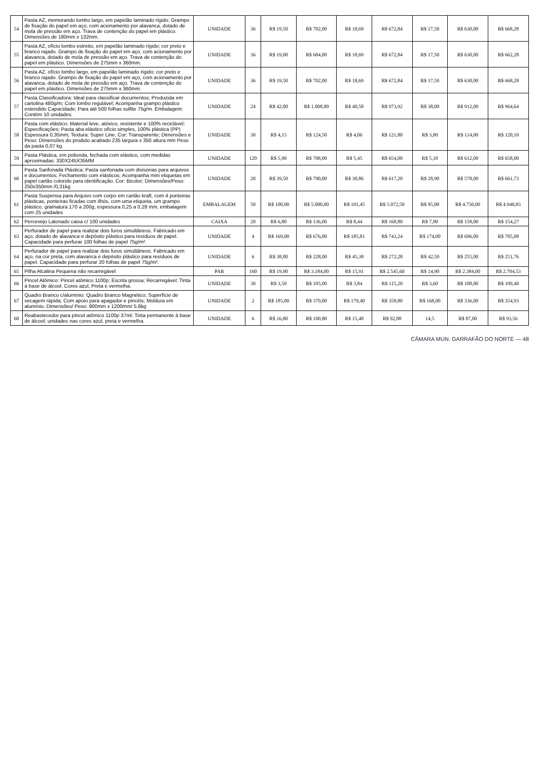| 54 | Pasta AZ, memorando lombo largo, em papelão laminado rígido; Grampo de fixação do papel em aço, com acionamento por alavanca, dotado de mola de pressão em aço. Trava de contenção do papel em plástico. Dimensões de 180mm x 132mm. | UNIDADE | 36 | R$ 19,50 | R$ 702,00 | R$ 18,69 | R$ 672,84 | R$ 17,50 | R$ 630,00 | R$ 668,28 |
| 55 | Pasta AZ, ofício lombo estreito, em papelão laminado rígido; cor preto e branco rajado. Grampo de fixação do papel em aço, com acionamento por alavanca, dotado de mola de pressão em aço. Trava de contenção do papel em plástico. Dimensões de 275mm x 360mm. | UNIDADE | 36 | R$ 19,00 | R$ 684,00 | R$ 18,69 | R$ 672,84 | R$ 17,50 | R$ 630,00 | R$ 662,28 |
| 56 | Pasta AZ, ofício lombo largo, em papelão laminado rígido; cor preto e branco rajado. Grampo de fixação do papel em aço, com acionamento por alavanca, dotado de mola de pressão em aço. Trava de contenção do papel em plástico. Dimensões de 275mm x 360mm. | UNIDADE | 36 | R$ 19,50 | R$ 702,00 | R$ 18,69 | R$ 672,84 | R$ 17,50 | R$ 630,00 | R$ 668,28 |
| 57 | Pasta Classificadora: Ideal para classificar documentos; Produzida em cartolina 480g/m; Com lombo regulável; Acompanha grampo plástico estendido Capacidade; Para até 500 folhas sulfite 75g/m. Embalagem: Contém 10 unidades. | UNIDADE | 24 | R$ 42,00 | R$ 1.008,00 | R$ 40,58 | R$ 973,92 | R$ 38,00 | R$ 912,00 | R$ 964,64 |
| 58 | Pasta com elástico: Material leve, atóxico, resistente e 100% reciclável; Especificações: Pasta aba elástico ofício simples, 100% plástica (PP) Espessura 0,35mm; Textura: Super Line; Cor: Transparente; Dimensões e Peso: Dimensões do produto acabado 235 largura x 350 altura mm Peso da pasta 0,07 kg. | UNIDADE | 30 | R$ 4,15 | R$ 124,50 | R$ 4,06 | R$ 121,80 | R$ 3,80 | R$ 114,00 | R$ 120,10 |
| 59 | Pasta Plástica, em polionda, fechada com elástico, com medidas aproximadas: 330X245X35MM | UNIDADE | 120 | R$ 5,90 | R$ 708,00 | R$ 5,45 | R$ 654,00 | R$ 5,10 | R$ 612,00 | R$ 658,00 |
| 60 | Pasta Sanfonada Plástica: Pasta sanfonada com divisórias para arquivos e documentos; Fechamento com elásticos; Acompanha mini etiquetas em papel cartão colorido para identificação. Cor: Bicolor; Dimensões/Peso: 250x350mm /0,31kg | UNIDADE | 20 | R$ 39,50 | R$ 790,00 | R$ 30,86 | R$ 617,20 | R$ 28,90 | R$ 578,00 | R$ 661,73 |
| 61 | Pasta Suspensa para Arquivo com corpo em cartão kraft, com 4 ponteiras plásticas, ponteiras ficadas com ilhós, com uma etiqueta, um grampo plástico, gramatura 170 a 200g, espessura 0,25 a 0,28 mm, embalagem com 25 unidades | EMBALAGEM | 50 | R$ 100,00 | R$ 5.000,00 | R$ 101,45 | R$ 5.072,50 | R$ 95,00 | R$ 4.750,00 | R$ 4.940,83 |
| 62 | Percevejo Latonado caixa c/ 100 unidades | CAIXA | 20 | R$ 6,80 | R$ 136,00 | R$ 8,44 | R$ 168,80 | R$ 7,90 | R$ 158,00 | R$ 154,27 |
| 63 | Perfurador de papel para realizar dois furos simultâneos. Fabricado em aço, dotado de alavanca e depósito plástico para resíduos de papel. Capacidade para perfurar 100 folhas de papel 75g/m². | UNIDADE | 4 | R$ 169,00 | R$ 676,00 | R$ 185,81 | R$ 743,24 | R$ 174,00 | R$ 696,00 | R$ 705,08 |
| 64 | Perfurador de papel para realizar dois furos simultâneos. Fabricado em aço, na cor preta, com alavanca e depósito plástico para resíduos de papel. Capacidade para perfurar 20 folhas de papel 75g/m². | UNIDADE | 6 | R$ 38,00 | R$ 228,00 | R$ 45,38 | R$ 272,28 | R$ 42,50 | R$ 255,00 | R$ 251,76 |
| 65 | Pilha Alcalina Pequena não recarregável | PAR | 160 | R$ 19,90 | R$ 3.184,00 | R$ 15,91 | R$ 2.545,60 | R$ 14,90 | R$ 2.384,00 | R$ 2.704,53 |
| 66 | Pincel Atômico: Pincel atômico 1100p; Escrita grossa; Recarregável; Tinta à base de álcool. Cores azul, Preta e vermelha. | UNIDADE | 30 | R$ 3,50 | R$ 105,00 | R$ 3,84 | R$ 115,20 | R$ 3,60 | R$ 108,00 | R$ 109,40 |
| 67 | Quadro Branco c/alumínio: Quadro Branco Magnético; Superfície de secagem rápida; Com apoio para apagador e pincéis; Moldura em alumínio. Dimensões/ Peso: 900mm x 1200mm/ 5,6kg | UNIDADE | 2 | R$ 185,00 | R$ 370,00 | R$ 179,40 | R$ 358,80 | R$ 168,00 | R$ 336,00 | R$ 354,93 |
| 68 | Reabastecedor para pincel atômico 1100p 37ml; Tinta permanente à base de álcool; unidades nas cores azul, preta e vermelha. | UNIDADE | 6 | R$ 16,80 | R$ 100,80 | R$ 15,48 | R$ 92,88 | 14,5 | R$ 87,00 | R$ 93,56 |
CÂMARA MUN. GARRAFÃO DO NORTE — 48